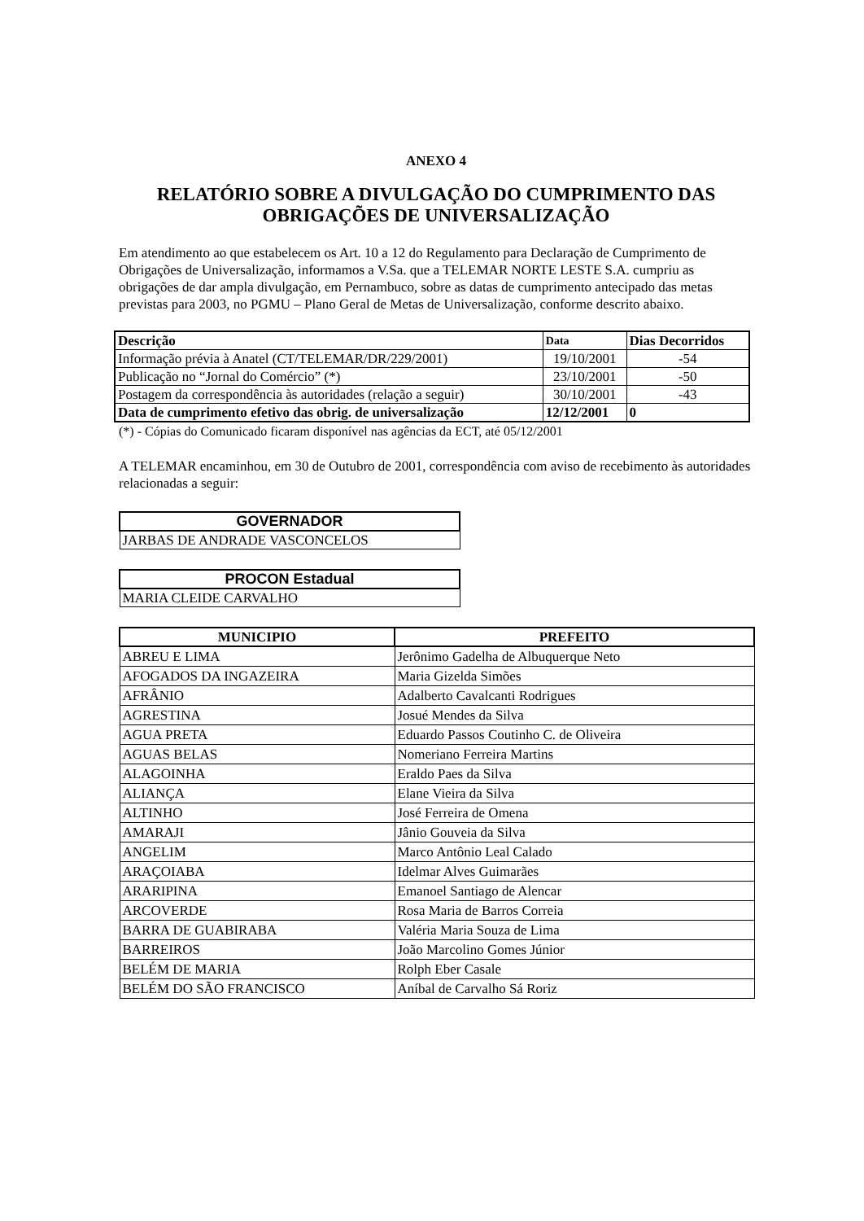ANEXO 4
RELATÓRIO SOBRE A DIVULGAÇÃO DO CUMPRIMENTO DAS OBRIGAÇÕES DE UNIVERSALIZAÇÃO
Em atendimento ao que estabelecem os Art. 10 a 12 do Regulamento para Declaração de Cumprimento de Obrigações de Universalização, informamos a V.Sa. que a TELEMAR NORTE LESTE S.A. cumpriu as obrigações de dar ampla divulgação, em Pernambuco, sobre as datas de cumprimento antecipado das metas previstas para 2003, no PGMU – Plano Geral de Metas de Universalização, conforme descrito abaixo.
| Descrição | Data | Dias Decorridos |
| --- | --- | --- |
| Informação prévia à Anatel (CT/TELEMAR/DR/229/2001) | 19/10/2001 | -54 |
| Publicação no “Jornal do Comércio” (*) | 23/10/2001 | -50 |
| Postagem da correspondência às autoridades (relação a seguir) | 30/10/2001 | -43 |
| Data de cumprimento efetivo das obrig. de universalização | 12/12/2001 | 0 |
(*) - Cópias do Comunicado ficaram disponível nas agências da ECT, até 05/12/2001
A TELEMAR encaminhou, em 30 de Outubro de 2001, correspondência com aviso de recebimento às autoridades relacionadas a seguir:
| GOVERNADOR |
| --- |
| JARBAS DE ANDRADE VASCONCELOS |
| PROCON Estadual |
| --- |
| MARIA CLEIDE CARVALHO |
| MUNICIPIO | PREFEITO |
| --- | --- |
| ABREU E LIMA | Jerônimo Gadelha de Albuquerque Neto |
| AFOGADOS DA INGAZEIRA | Maria Gizelda Simões |
| AFRÂNIO | Adalberto Cavalcanti Rodrigues |
| AGRESTINA | Josué Mendes da Silva |
| AGUA PRETA | Eduardo Passos Coutinho C. de Oliveira |
| AGUAS BELAS | Nomeriano Ferreira Martins |
| ALAGOINHA | Eraldo Paes da Silva |
| ALIANÇA | Elane Vieira da Silva |
| ALTINHO | José Ferreira de Omena |
| AMARAJI | Jânio Gouveia da Silva |
| ANGELIM | Marco Antônio Leal Calado |
| ARAÇOIABA | Idelmar Alves Guimarães |
| ARARIPINA | Emanoel Santiago de Alencar |
| ARCOVERDE | Rosa Maria de Barros Correia |
| BARRA DE GUABIRABA | Valéria Maria Souza de Lima |
| BARREIROS | João Marcolino Gomes Júnior |
| BELÉM DE MARIA | Rolph Eber Casale |
| BELÉM DO SÃO FRANCISCO | Aníbal de Carvalho Sá Roriz |